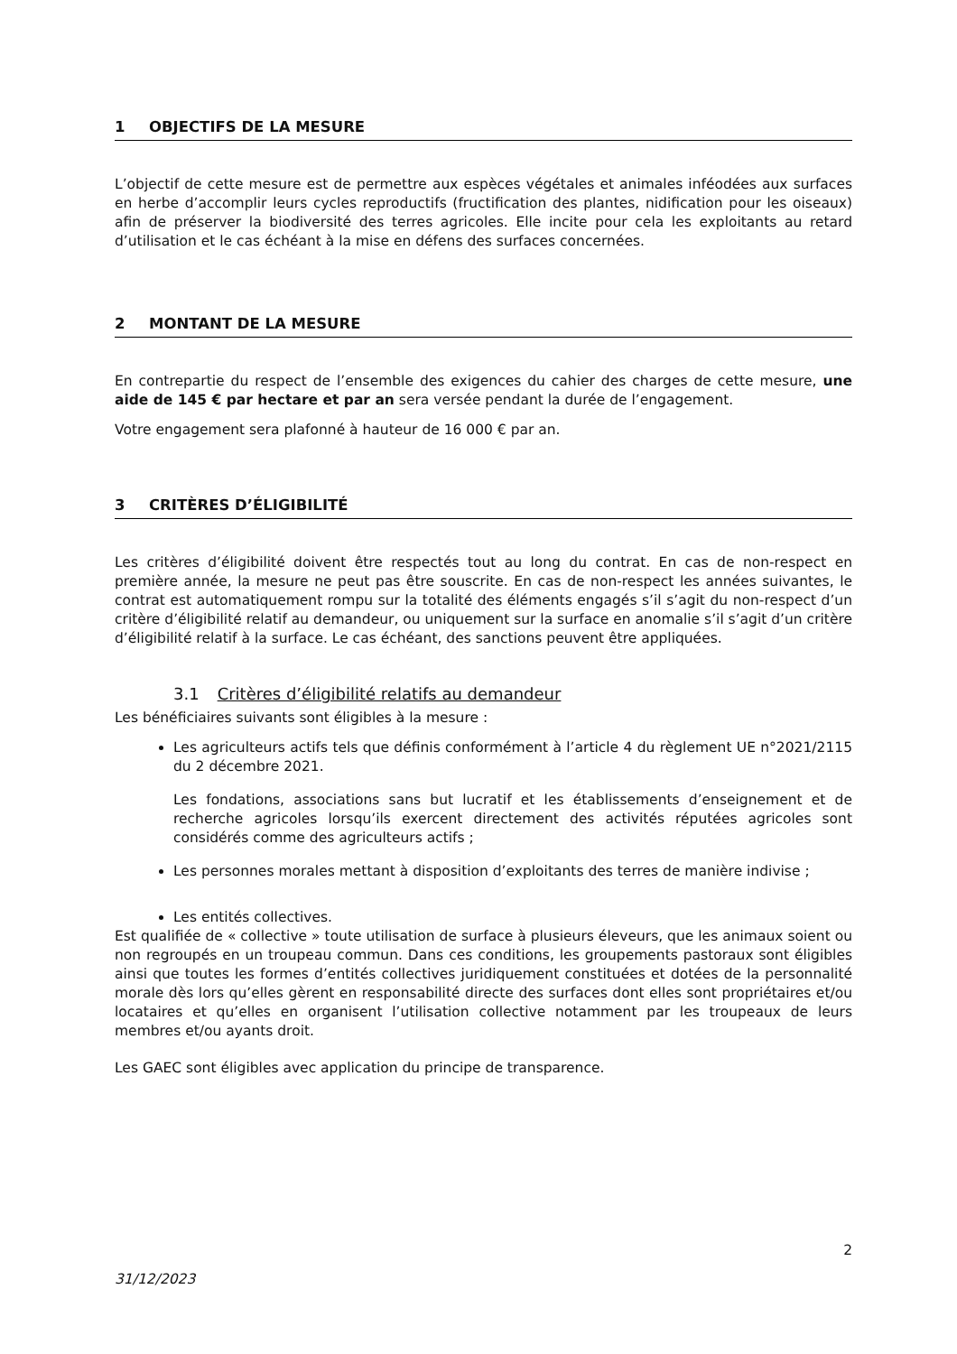1 OBJECTIFS DE LA MESURE
L’objectif de cette mesure est de permettre aux espèces végétales et animales inféodées aux surfaces en herbe d’accomplir leurs cycles reproductifs (fructification des plantes, nidification pour les oiseaux) afin de préserver la biodiversité des terres agricoles. Elle incite pour cela les exploitants au retard d’utilisation et le cas échéant à la mise en défens des surfaces concernées.
2 MONTANT DE LA MESURE
En contrepartie du respect de l’ensemble des exigences du cahier des charges de cette mesure, une aide de 145 € par hectare et par an sera versée pendant la durée de l’engagement.
Votre engagement sera plafonné à hauteur de 16 000 € par an.
3 CRITÈRES D’ÉLIGIBILITÉ
Les critères d’éligibilité doivent être respectés tout au long du contrat. En cas de non-respect en première année, la mesure ne peut pas être souscrite. En cas de non-respect les années suivantes, le contrat est automatiquement rompu sur la totalité des éléments engagés s’il s’agit du non-respect d’un critère d’éligibilité relatif au demandeur, ou uniquement sur la surface en anomalie s’il s’agit d’un critère d’éligibilité relatif à la surface. Le cas échéant, des sanctions peuvent être appliquées.
3.1 Critères d’éligibilité relatifs au demandeur
Les bénéficiaires suivants sont éligibles à la mesure :
Les agriculteurs actifs tels que définis conformément à l’article 4 du règlement UE n°2021/2115 du 2 décembre 2021.
Les fondations, associations sans but lucratif et les établissements d’enseignement et de recherche agricoles lorsqu’ils exercent directement des activités réputées agricoles sont considérés comme des agriculteurs actifs ;
Les personnes morales mettant à disposition d’exploitants des terres de manière indivise ;
Les entités collectives.
Est qualifiée de « collective » toute utilisation de surface à plusieurs éleveurs, que les animaux soient ou non regroupés en un troupeau commun. Dans ces conditions, les groupements pastoraux sont éligibles ainsi que toutes les formes d’entités collectives juridiquement constituées et dotées de la personnalité morale dès lors qu’elles gèrent en responsabilité directe des surfaces dont elles sont propriétaires et/ou locataires et qu’elles en organisent l’utilisation collective notamment par les troupeaux de leurs membres et/ou ayants droit.
Les GAEC sont éligibles avec application du principe de transparence.
2
31/12/2023